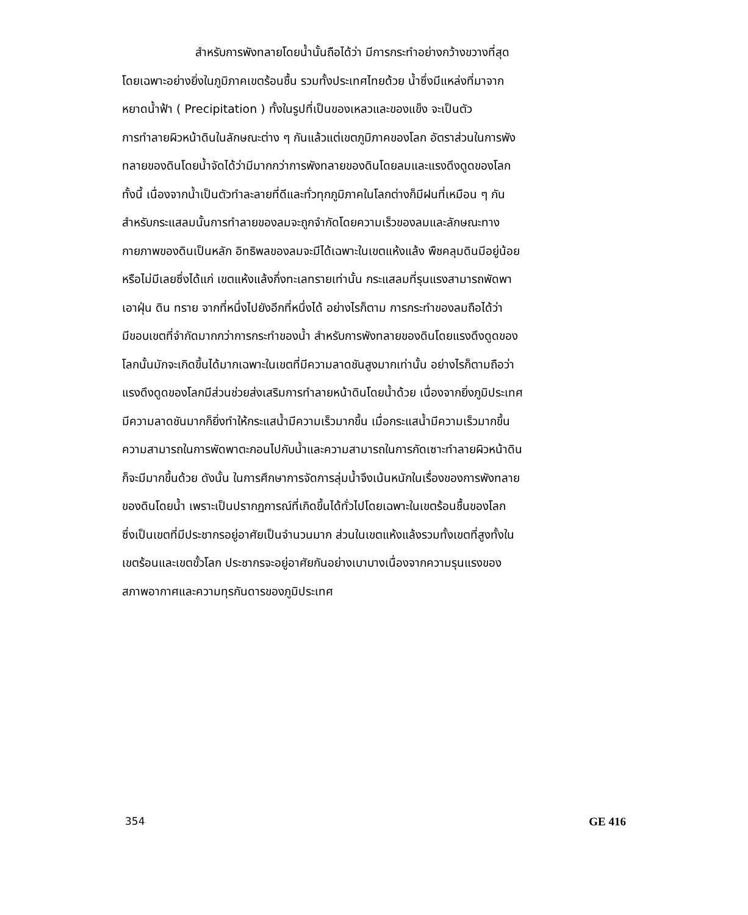สำหรับการพังทลายโดยน้ำนั้นถือได้ว่า มีการกระทำอย่างกว้างขวางที่สุด
โดยเฉพาะอย่างยิ่งในภูมิภาคเขตร้อนชื้น รวมทั้งประเทศไทยด้วย น้ำซึ่งมีแหล่งที่มาจาก
หยาดน้ำฟ้า ( Precipitation ) ทั้งในรูปที่เป็นของเหลวและของแข็ง จะเป็นตัว
การทำลายผิวหน้าดินในลักษณะต่าง ๆ กันแล้วแต่เขตภูมิภาคของโลก อัตราส่วนในการพัง
ทลายของดินโดยน้ำจัดได้ว่ามีมากกว่าการพังทลายของดินโดยลมและแรงดึงดูดของโลก
ทั้งนี้ เนื่องจากน้ำเป็นตัวทำละลายที่ดีและทั่วทุกภูมิภาคในโลกต่างก็มีฝนที่เหมือน ๆ กัน
สำหรับกระแสลมนั้นการทำลายของลมจะถูกจำกัดโดยความเร็วของลมและลักษณะทาง
กายภาพของดินเป็นหลัก อิทธิพลของลมจะมีได้เฉพาะในเขตแห้งแล้ง พืชคลุมดินมีอยู่น้อย
หรือไม่มีเลยซึ่งได้แก่ เขตแห้งแล้งกึ่งทะเลทรายเท่านั้น กระแสลมที่รุนแรงสามารถพัดพา
เอาฝุ่น ดิน ทราย จากที่หนึ่งไปยังอีกที่หนึ่งได้ อย่างไรก็ตาม การกระทำของลมถือได้ว่า
มีขอบเขตที่จำกัดมากกว่าการกระทำของน้ำ สำหรับการพังทลายของดินโดยแรงดึงดูดของ
โลกนั้นมักจะเกิดขึ้นได้มากเฉพาะในเขตที่มีความลาดชันสูงมากเท่านั้น อย่างไรก็ตามถือว่า
แรงดึงดูดของโลกมีส่วนช่วยส่งเสริมการทำลายหน้าดินโดยน้ำด้วย เนื่องจากยิ่งภูมิประเทศ
มีความลาดชันมากก็ยิ่งทำให้กระแสน้ำมีความเร็วมากขึ้น เมื่อกระแสน้ำมีความเร็วมากขึ้น
ความสามารถในการพัดพาตะกอนไปกับน้ำและความสามารถในการกัดเซาะทำลายผิวหน้าดิน
ก็จะมีมากขึ้นด้วย ดังนั้น ในการศึกษาการจัดการลุ่มน้ำจึงเน้นหนักในเรื่องของการพังทลาย
ของดินโดยน้ำ เพราะเป็นปรากฏการณ์ที่เกิดขึ้นได้ทั่วไปโดยเฉพาะในเขตร้อนชื้นของโลก
ซึ่งเป็นเขตที่มีประชากรอยู่อาศัยเป็นจำนวนมาก ส่วนในเขตแห้งแล้งรวมทั้งเขตที่สูงทั้งใน
เขตร้อนและเขตขั้วโลก ประชากรจะอยู่อาศัยกันอย่างเบาบางเนื่องจากความรุนแรงของ
สภาพอากาศและความทุรกันดารของภูมิประเทศ
354 GE 416